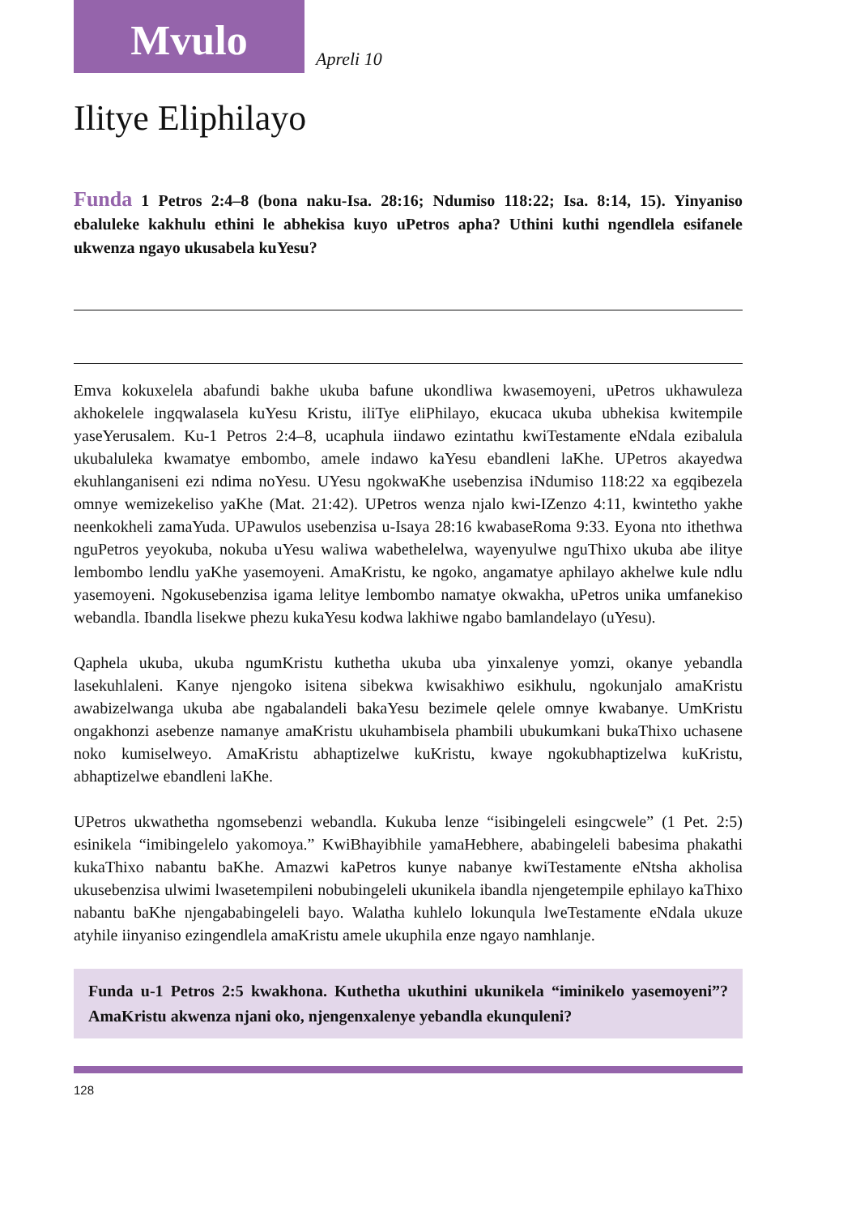Mvulo
Apreli 10
Ilitye Eliphilayo
Funda 1 Petros 2:4–8 (bona naku-Isa. 28:16; Ndumiso 118:22; Isa. 8:14, 15). Yinyaniso ebaluleke kakhulu ethini le abhekisa kuyo uPetros apha? Uthini kuthi ngendlela esifanele ukwenza ngayo ukusabela kuYesu?
Emva kokuxelela abafundi bakhe ukuba bafune ukondliwa kwasemoyeni, uPetros ukhawuleza akhokelele ingqwalasela kuYesu Kristu, iliTye eliPhilayo, ekucaca ukuba ubhekisa kwitempile yaseYerusalem. Ku-1 Petros 2:4–8, ucaphula iindawo ezintathu kwiTestamente eNdala ezibalula ukubaluleka kwamatye embombo, amele indawo kaYesu ebandleni laKhe. UPetros akayedwa ekuhlanganiseni ezi ndima noYesu. UYesu ngokwaKhe usebenzisa iNdumiso 118:22 xa egqibezela omnye wemizekeliso yaKhe (Mat. 21:42). UPetros wenza njalo kwi-IZenzo 4:11, kwintetho yakhe neenkokheli zamaYuda. UPawulos usebenzisa u-Isaya 28:16 kwabaseRoma 9:33. Eyona nto ithethwa nguPetros yeyokuba, nokuba uYesu waliwa wabethelelwa, wayenyulwe nguThixo ukuba abe ilitye lembombo lendlu yaKhe yasemoyeni. AmaKristu, ke ngoko, angamatye aphilayo akhelwe kule ndlu yasemoyeni. Ngokusebenzisa igama lelitye lembombo namatye okwakha, uPetros unika umfanekiso webandla. Ibandla lisekwe phezu kukaYesu kodwa lakhiwe ngabo bamlandelayo (uYesu).
Qaphela ukuba, ukuba ngumKristu kuthetha ukuba uba yinxalenye yomzi, okanye yebandla lasekuhlaleni. Kanye njengoko isitena sibekwa kwisakhiwo esikhulu, ngokunjalo amaKristu awabizelwanga ukuba abe ngabalandeli bakaYesu bezimele qelele omnye kwabanye. UmKristu ongakhonzi asebenze namanye amaKristu ukuhambisela phambili ubukumkani bukaThixo uchasene noko kumiselweyo. AmaKristu abhaptizelwe kuKristu, kwaye ngokubhaptizelwa kuKristu, abhaptizelwe ebandleni laKhe.
UPetros ukwathetha ngomsebenzi webandla. Kukuba lenze “isibingeleli esingcwele” (1 Pet. 2:5) esinikela “imibingelelo yakomoya.” KwiBhayibhile yamaHebhere, ababingeleli babesima phakathi kukaThixo nabantu baKhe. Amazwi kaPetros kunye nabanye kwiTestamente eNtsha akholisa ukusebenzisa ulwimi lwasetempileni nobubingeleli ukunikela ibandla njengetempile ephilayo kaThixo nabantu baKhe njengababingeleli bayo. Walatha kuhlelo lokunqula lweTestamente eNdala ukuze atyhile iinyaniso ezingendlela amaKristu amele ukuphila enze ngayo namhlanje.
Funda u-1 Petros 2:5 kwakhona. Kuthetha ukuthini ukunikela “iminikelo yasemoyeni”? AmaKristu akwenza njani oko, njengenxalenye yebandla ekunquleni?
128